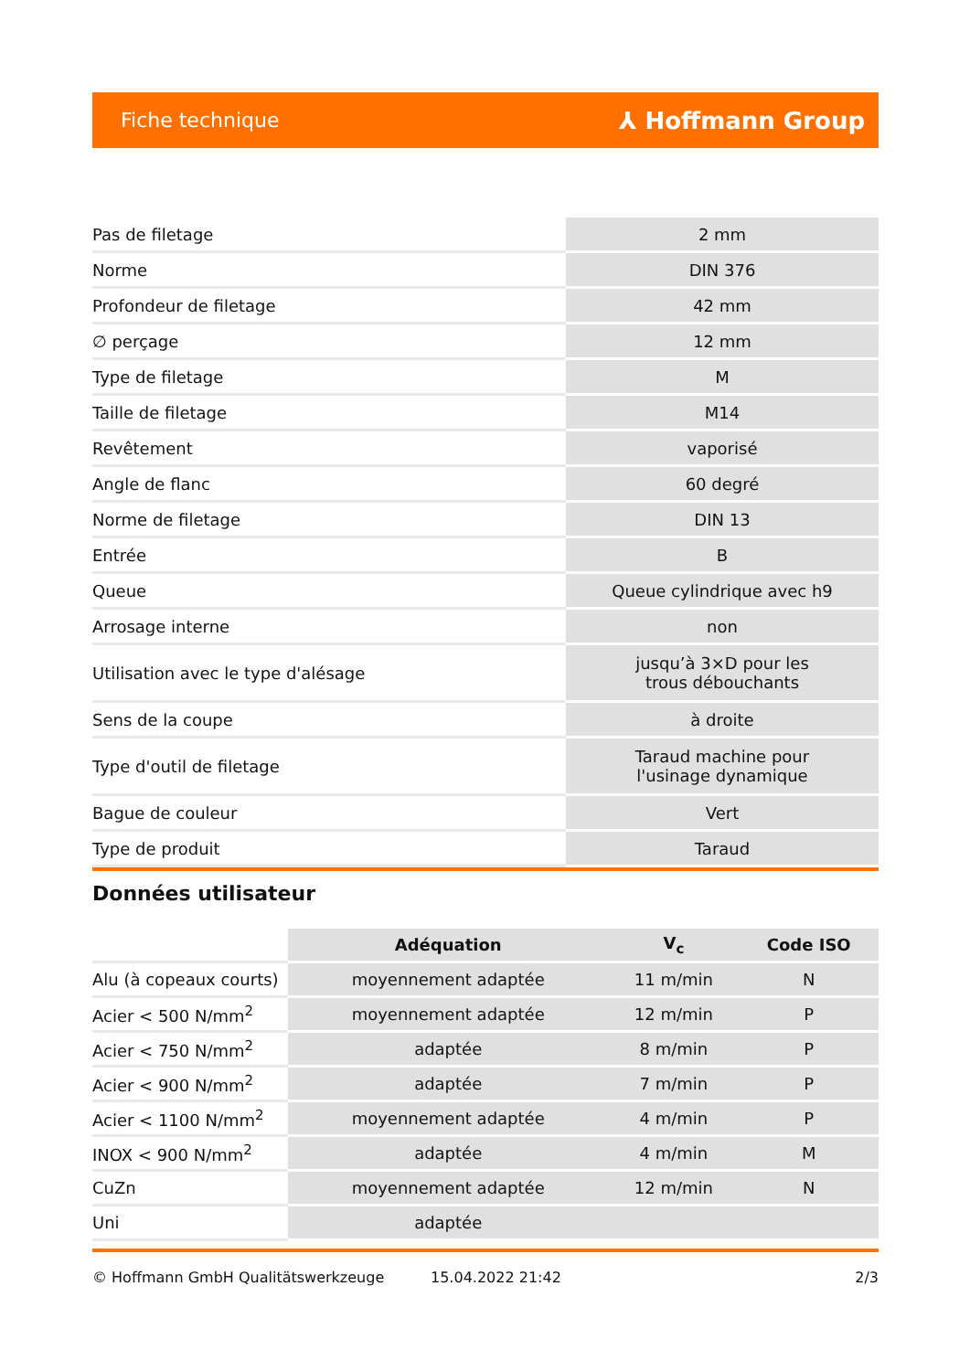Fiche technique ⅄ Hoffmann Group
| Pas de filetage | 2 mm |
| Norme | DIN 376 |
| Profondeur de filetage | 42 mm |
| ∅ perçage | 12 mm |
| Type de filetage | M |
| Taille de filetage | M14 |
| Revêtement | vaporisé |
| Angle de flanc | 60 degré |
| Norme de filetage | DIN 13 |
| Entrée | B |
| Queue | Queue cylindrique avec h9 |
| Arrosage interne | non |
| Utilisation avec le type d'alésage | jusqu’à 3×D pour les trous débouchants |
| Sens de la coupe | à droite |
| Type d'outil de filetage | Taraud machine pour l'usinage dynamique |
| Bague de couleur | Vert |
| Type de produit | Taraud |
Données utilisateur
| | Adéquation | V<sub>c</sub> | Code ISO |
| --- | --- | --- | --- |
| Alu (à copeaux courts) | moyennement adaptée | 11 m/min | N |
| Acier < 500 N/mm<sup>2</sup> | moyennement adaptée | 12 m/min | P |
| Acier < 750 N/mm<sup>2</sup> | adaptée | 8 m/min | P |
| Acier < 900 N/mm<sup>2</sup> | adaptée | 7 m/min | P |
| Acier < 1100 N/mm<sup>2</sup> | moyennement adaptée | 4 m/min | P |
| INOX < 900 N/mm<sup>2</sup> | adaptée | 4 m/min | M |
| CuZn | moyennement adaptée | 12 m/min | N |
| Uni | adaptée | | |
© Hoffmann GmbH Qualitätswerkzeuge 15.04.2022 21:42 2/3